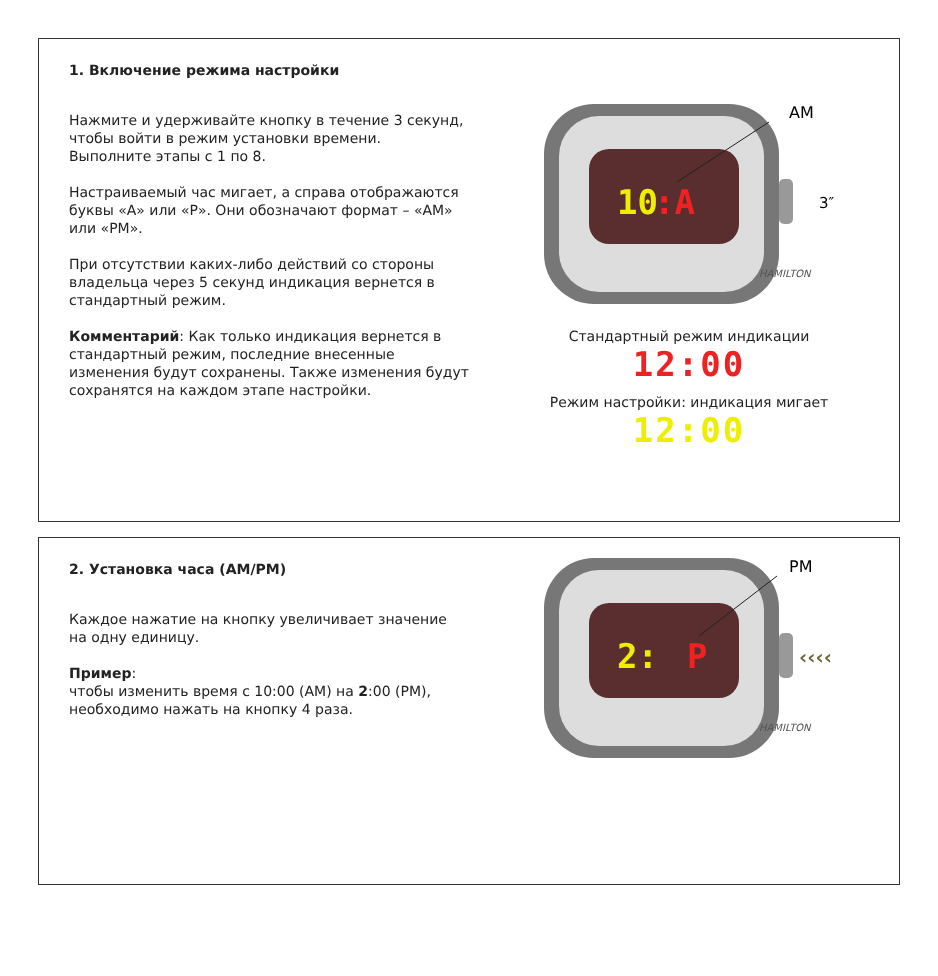1. Включение режима настройки
Нажмите и удерживайте кнопку в течение 3 секунд, чтобы войти в режим установки времени.
Выполните этапы с 1 по 8.
Настраиваемый час мигает, а справа отображаются буквы «A» или «P». Они обозначают формат – «AM» или «PM».
При отсутствии каких-либо действий со стороны владельца через 5 секунд индикация вернется в стандартный режим.
Комментарий: Как только индикация вернется в стандартный режим, последние внесенные изменения будут сохранены. Также изменения будут сохранятся на каждом этапе настройки.
10
:A
HAMILTON
AM
3″
Стандартный режим индикации
12:00
Режим настройки: индикация мигает
12:00
2. Установка часа (AM/PM)
Каждое нажатие на кнопку увеличивает значение на одну единицу.
Пример:
чтобы изменить время с 10:00 (AM) на 2:00 (PM), необходимо нажать на кнопку 4 раза.
2:
P
HAMILTON
PM
‹‹‹‹